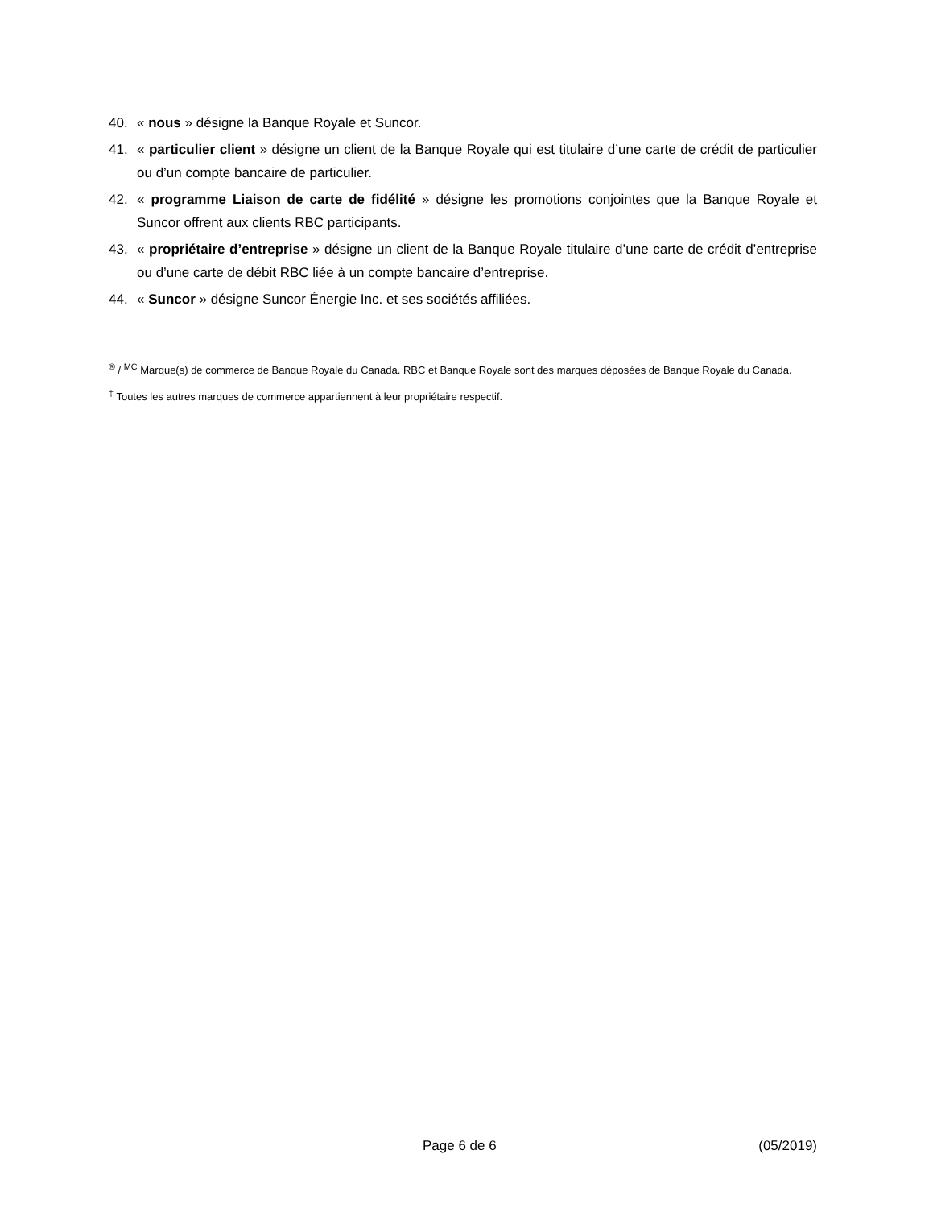40. « nous » désigne la Banque Royale et Suncor.
41. « particulier client » désigne un client de la Banque Royale qui est titulaire d’une carte de crédit de particulier ou d’un compte bancaire de particulier.
42. « programme Liaison de carte de fidélité » désigne les promotions conjointes que la Banque Royale et Suncor offrent aux clients RBC participants.
43. « propriétaire d’entreprise » désigne un client de la Banque Royale titulaire d’une carte de crédit d’entreprise ou d’une carte de débit RBC liée à un compte bancaire d’entreprise.
44. « Suncor » désigne Suncor Énergie Inc. et ses sociétés affiliées.
<sup>®</sup> / <sup>MC</sup> Marque(s) de commerce de Banque Royale du Canada. RBC et Banque Royale sont des marques déposées de Banque Royale du Canada.
<sup>‡</sup> Toutes les autres marques de commerce appartiennent à leur propriétaire respectif.
Page 6 de 6 (05/2019)